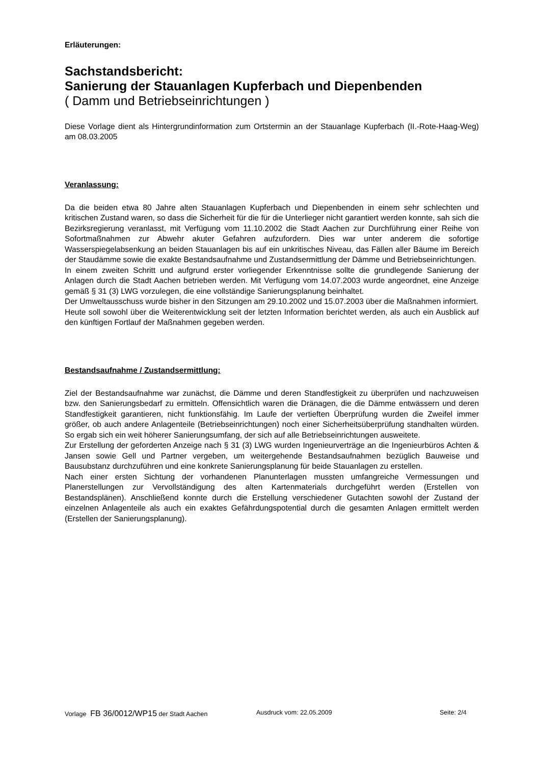Erläuterungen:
Sachstandsbericht:
Sanierung der Stauanlagen Kupferbach und Diepenbenden
( Damm und Betriebseinrichtungen )
Diese Vorlage dient als Hintergrundinformation zum Ortstermin an der Stauanlage Kupferbach (II.-Rote-Haag-Weg) am 08.03.2005
Veranlassung:
Da die beiden etwa 80 Jahre alten Stauanlagen Kupferbach und Diepenbenden in einem sehr schlechten und kritischen Zustand waren, so dass die Sicherheit für die für die Unterlieger nicht garantiert werden konnte, sah sich die Bezirksregierung veranlasst, mit Verfügung vom 11.10.2002 die Stadt Aachen zur Durchführung einer Reihe von Sofortmaßnahmen zur Abwehr akuter Gefahren aufzufordern. Dies war unter anderem die sofortige Wasserspiegelabsenkung an beiden Stauanlagen bis auf ein unkritisches Niveau, das Fällen aller Bäume im Bereich der Staudämme sowie die exakte Bestandsaufnahme und Zustandsermittlung der Dämme und Betriebseinrichtungen.
In einem zweiten Schritt und aufgrund erster vorliegender Erkenntnisse sollte die grundlegende Sanierung der Anlagen durch die Stadt Aachen betrieben werden. Mit Verfügung vom 14.07.2003 wurde angeordnet, eine Anzeige gemäß § 31 (3) LWG vorzulegen, die eine vollständige Sanierungsplanung beinhaltet.
Der Umweltausschuss wurde bisher in den Sitzungen am 29.10.2002 und 15.07.2003 über die Maßnahmen informiert.
Heute soll sowohl über die Weiterentwicklung seit der letzten Information berichtet werden, als auch ein Ausblick auf den künftigen Fortlauf der Maßnahmen gegeben werden.
Bestandsaufnahme / Zustandsermittlung:
Ziel der Bestandsaufnahme war zunächst, die Dämme und deren Standfestigkeit zu überprüfen und nachzuweisen bzw. den Sanierungsbedarf zu ermitteln. Offensichtlich waren die Dränagen, die die Dämme entwässern und deren Standfestigkeit garantieren, nicht funktionsfähig. Im Laufe der vertieften Überprüfung wurden die Zweifel immer größer, ob auch andere Anlagenteile (Betriebseinrichtungen) noch einer Sicherheitsüberprüfung standhalten würden. So ergab sich ein weit höherer Sanierungsumfang, der sich auf alle Betriebseinrichtungen ausweitete.
Zur Erstellung der geforderten Anzeige nach § 31 (3) LWG wurden Ingenieurverträge an die Ingenieurbüros Achten & Jansen sowie Gell und Partner vergeben, um weitergehende Bestandsaufnahmen bezüglich Bauweise und Bausubstanz durchzuführen und eine konkrete Sanierungsplanung für beide Stauanlagen zu erstellen.
Nach einer ersten Sichtung der vorhandenen Planunterlagen mussten umfangreiche Vermessungen und Planerstellungen zur Vervollständigung des alten Kartenmaterials durchgeführt werden (Erstellen von Bestandsplänen). Anschließend konnte durch die Erstellung verschiedener Gutachten sowohl der Zustand der einzelnen Anlagenteile als auch ein exaktes Gefährdungspotential durch die gesamten Anlagen ermittelt werden (Erstellen der Sanierungsplanung).
Vorlage FB 36/0012/WP15 der Stadt Aachen Ausdruck vom: 22.05.2009 Seite: 2/4